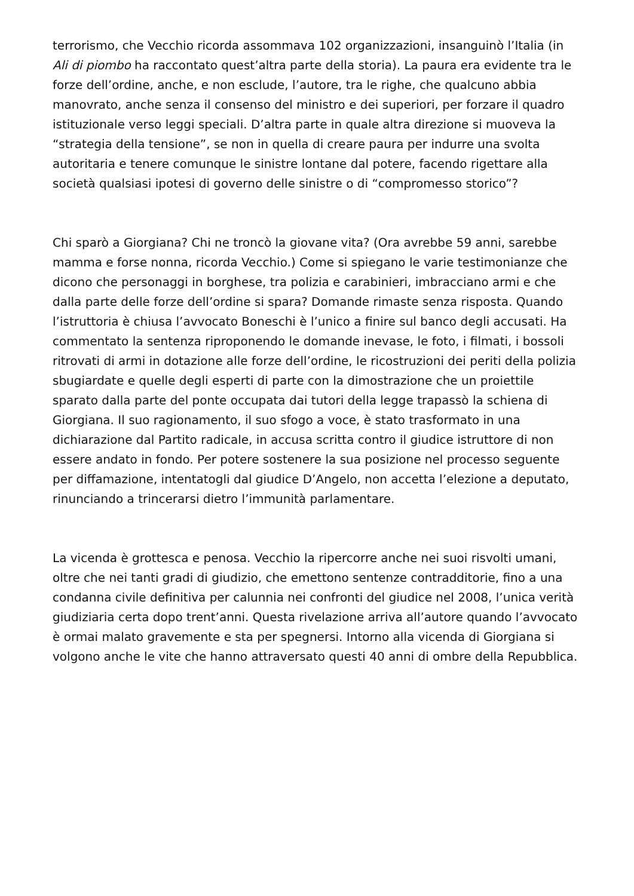terrorismo, che Vecchio ricorda assommava 102 organizzazioni, insanguinò l’Italia (in Ali di piombo ha raccontato quest’altra parte della storia). La paura era evidente tra le forze dell’ordine, anche, e non esclude, l’autore, tra le righe, che qualcuno abbia manovrato, anche senza il consenso del ministro e dei superiori, per forzare il quadro istituzionale verso leggi speciali. D’altra parte in quale altra direzione si muoveva la “strategia della tensione”, se non in quella di creare paura per indurre una svolta autoritaria e tenere comunque le sinistre lontane dal potere, facendo rigettare alla società qualsiasi ipotesi di governo delle sinistre o di “compromesso storico”?
Chi sparò a Giorgiana? Chi ne troncò la giovane vita? (Ora avrebbe 59 anni, sarebbe mamma e forse nonna, ricorda Vecchio.) Come si spiegano le varie testimonianze che dicono che personaggi in borghese, tra polizia e carabinieri, imbracciano armi e che dalla parte delle forze dell’ordine si spara? Domande rimaste senza risposta. Quando l’istruttoria è chiusa l’avvocato Boneschi è l’unico a finire sul banco degli accusati. Ha commentato la sentenza riproponendo le domande inevase, le foto, i filmati, i bossoli ritrovati di armi in dotazione alle forze dell’ordine, le ricostruzioni dei periti della polizia sbugiardate e quelle degli esperti di parte con la dimostrazione che un proiettile sparato dalla parte del ponte occupata dai tutori della legge trapassò la schiena di Giorgiana. Il suo ragionamento, il suo sfogo a voce, è stato trasformato in una dichiarazione dal Partito radicale, in accusa scritta contro il giudice istruttore di non essere andato in fondo. Per potere sostenere la sua posizione nel processo seguente per diffamazione, intentatogli dal giudice D’Angelo, non accetta l’elezione a deputato, rinunciando a trincerarsi dietro l’immunità parlamentare.
La vicenda è grottesca e penosa. Vecchio la ripercorre anche nei suoi risvolti umani, oltre che nei tanti gradi di giudizio, che emettono sentenze contradditorie, fino a una condanna civile definitiva per calunnia nei confronti del giudice nel 2008, l’unica verità giudiziaria certa dopo trent’anni. Questa rivelazione arriva all’autore quando l’avvocato è ormai malato gravemente e sta per spegnersi. Intorno alla vicenda di Giorgiana si volgono anche le vite che hanno attraversato questi 40 anni di ombre della Repubblica.